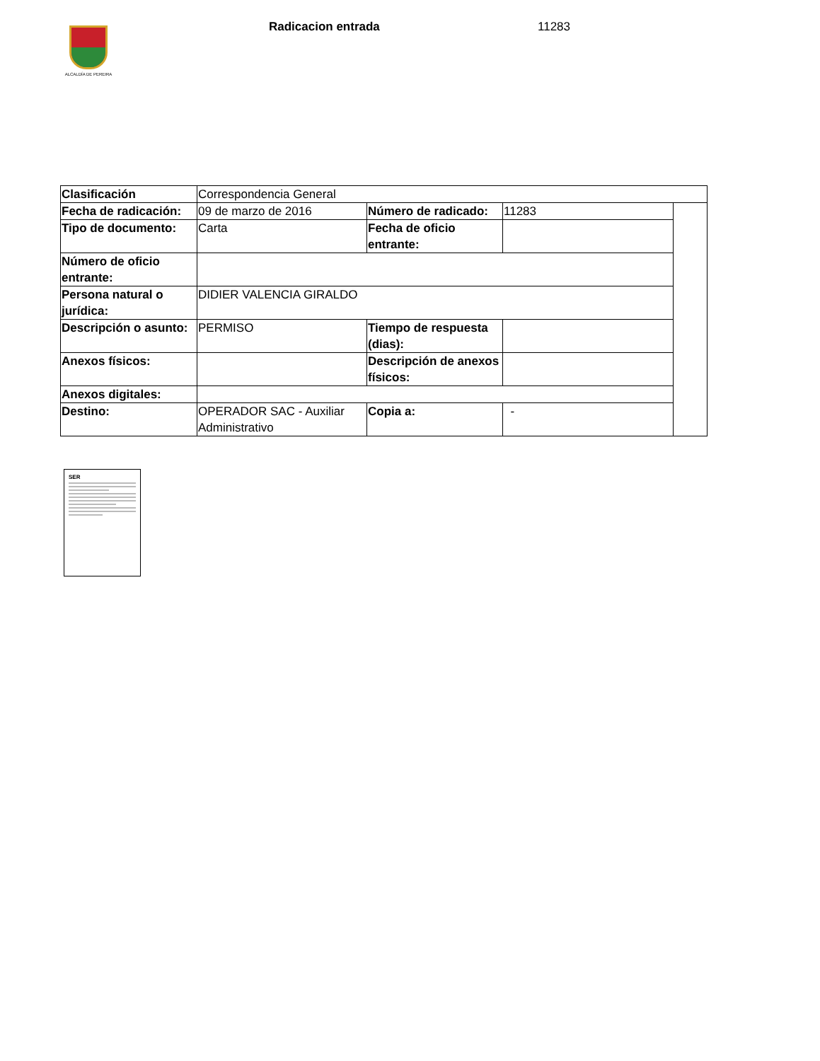ALCALDÍA DE PEREIRA
Radicacion entrada 11283
| Clasificación | Correspondencia General | | | |
| Fecha de radicación: | 09 de marzo de 2016 | Número de radicado: | 11283 | |
| Tipo de documento: | Carta | Fecha de oficio entrante: | | |
| Número de oficio entrante: | | | | |
| Persona natural o jurídica: | DIDIER VALENCIA GIRALDO | | | |
| Descripción o asunto: | PERMISO | Tiempo de respuesta (dias): | | |
| Anexos físicos: | | Descripción de anexos físicos: | | |
| Anexos digitales: | | | | |
| Destino: | OPERADOR SAC - Auxiliar Administrativo | Copia a: | - | |
SER